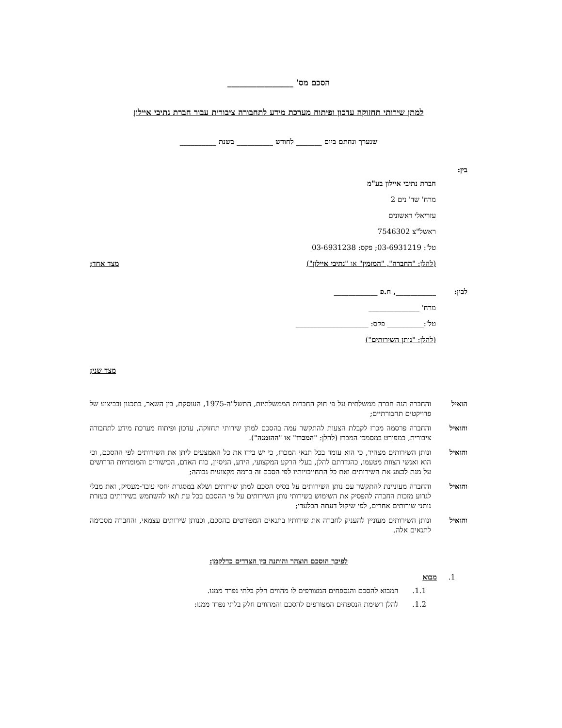הסכם מס' ________________
למתן שירותי תחזוקה עדכון ופיתוח מערכת מידע לתחבורה ציבורית עבור חברת נתיבי איילון
שנערך ונחתם ביום _______ לחודש __________ בשנת __________
בין:
חברת נתיבי איילון בע"מ
מרח' שד' נים 2
עזריאלי ראשונים
ראשל"צ 7546302
טל': 03-6931219; פקס: 03-6931238
(להלן: "החברה", "המזמין" או "נתיבי איילון") מצד אחד;
לבין: ___________, ח.פ ____________
מרח' ______________
טל':__________ פקס: ____________________
(להלן: "נותן השירותים")
מצד שני;
הואיל והחברה הנה חברה ממשלתית על פי חוק החברות הממשלתיות, התשל"ה-1975, העוסקת, בין השאר, בתכנון ובביצוע של פרויקטים תחבורתיים;
והואיל והחברה פרסמה מכרז לקבלת הצעות להתקשר עמה בהסכם למתן שירותי תחזוקה, עדכון ופיתוח מערכת מידע לתחבורה ציבורית, כמפורט במסמכי המכרז (להלן: "המכרז" או "ההזמנה").
והואיל ונותן השירותים מצהיר, כי הוא עומד בכל תנאי המכרז, כי יש בידו את כל האמצעים ליתן את השירותים לפי ההסכם, וכי הוא ואנשי הצוות מטעמו, כהגדרתם להלן, בעלי הרקע המקצועי, הידע, הניסיון, כוח האדם, הכישורים והמומחיות הדרושים על מנת לבצע את השירותים ואת כל התחייבויותיו לפי הסכם זה ברמה מקצועית גבוהה;
והואיל והחברה מעוניינת להתקשר עם נותן השירותים על בסיס הסכם למתן שירותים ושלא במסגרת יחסי עובד-מעסיק, זאת מבלי לגרוע מזכות החברה להפסיק את השימוש בשירותי נותן השירותים על פי ההסכם בכל עת ו/או להשתמש בשירותים בעזרת נותני שירותים אחרים, לפי שיקול דעתה הבלעדי;
והואיל ונותן השירותים מעוניין להעניק לחברה את שירותיו בתנאים המפורטים בהסכם, וכנותן שירותים עצמאי, והחברה מסכימה לתנאים אלה.
לפיכך הוסכם הוצהר והותנה בין הצדדים כדלקמן:
1. מבוא
1.1. המבוא להסכם והנספחים המצורפים לו מהווים חלק בלתי נפרד ממנו.
1.2. להלן רשימת הנספחים המצורפים להסכם והמהווים חלק בלתי נפרד ממנו: